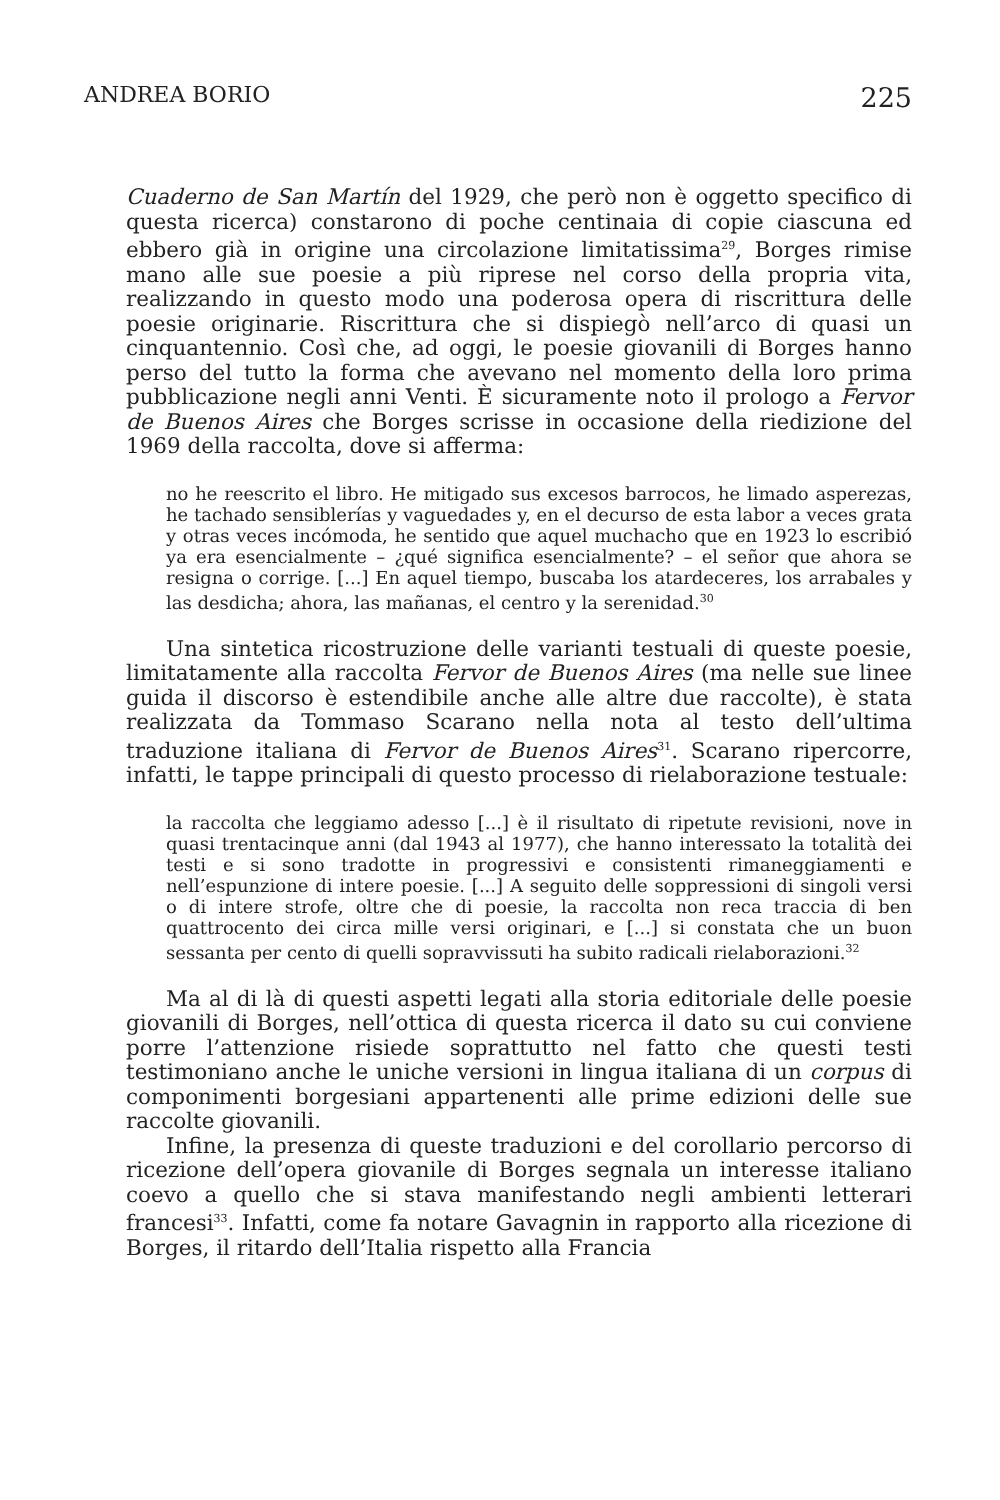ANDREA BORIO 225
Cuaderno de San Martín del 1929, che però non è oggetto specifico di questa ricerca) constarono di poche centinaia di copie ciascuna ed ebbero già in origine una circolazione limitatissima<sup>29</sup>, Borges rimise mano alle sue poesie a più riprese nel corso della propria vita, realizzando in questo modo una poderosa opera di riscrittura delle poesie originarie. Riscrittura che si dispiegò nell’arco di quasi un cinquantennio. Così che, ad oggi, le poesie giovanili di Borges hanno perso del tutto la forma che avevano nel momento della loro prima pubblicazione negli anni Venti. È sicuramente noto il prologo a Fervor de Buenos Aires che Borges scrisse in occasione della riedizione del 1969 della raccolta, dove si afferma:
no he reescrito el libro. He mitigado sus excesos barrocos, he limado asperezas, he tachado sensiblerías y vaguedades y, en el decurso de esta labor a veces grata y otras veces incómoda, he sentido que aquel muchacho que en 1923 lo escribió ya era esencialmente – ¿qué significa esencialmente? – el señor que ahora se resigna o corrige. [...] En aquel tiempo, buscaba los atardeceres, los arrabales y las desdicha; ahora, las mañanas, el centro y la serenidad.<sup>30</sup>
Una sintetica ricostruzione delle varianti testuali di queste poesie, limitatamente alla raccolta Fervor de Buenos Aires (ma nelle sue linee guida il discorso è estendibile anche alle altre due raccolte), è stata realizzata da Tommaso Scarano nella nota al testo dell’ultima traduzione italiana di Fervor de Buenos Aires<sup>31</sup>. Scarano ripercorre, infatti, le tappe principali di questo processo di rielaborazione testuale:
la raccolta che leggiamo adesso [...] è il risultato di ripetute revisioni, nove in quasi trentacinque anni (dal 1943 al 1977), che hanno interessato la totalità dei testi e si sono tradotte in progressivi e consistenti rimaneggiamenti e nell’espunzione di intere poesie. [...] A seguito delle soppressioni di singoli versi o di intere strofe, oltre che di poesie, la raccolta non reca traccia di ben quattrocento dei circa mille versi originari, e [...] si constata che un buon sessanta per cento di quelli sopravvissuti ha subito radicali rielaborazioni.<sup>32</sup>
Ma al di là di questi aspetti legati alla storia editoriale delle poesie giovanili di Borges, nell’ottica di questa ricerca il dato su cui conviene porre l’attenzione risiede soprattutto nel fatto che questi testi testimoniano anche le uniche versioni in lingua italiana di un corpus di componimenti borgesiani appartenenti alle prime edizioni delle sue raccolte giovanili.
Infine, la presenza di queste traduzioni e del corollario percorso di ricezione dell’opera giovanile di Borges segnala un interesse italiano coevo a quello che si stava manifestando negli ambienti letterari francesi<sup>33</sup>. Infatti, come fa notare Gavagnin in rapporto alla ricezione di Borges, il ritardo dell’Italia rispetto alla Francia